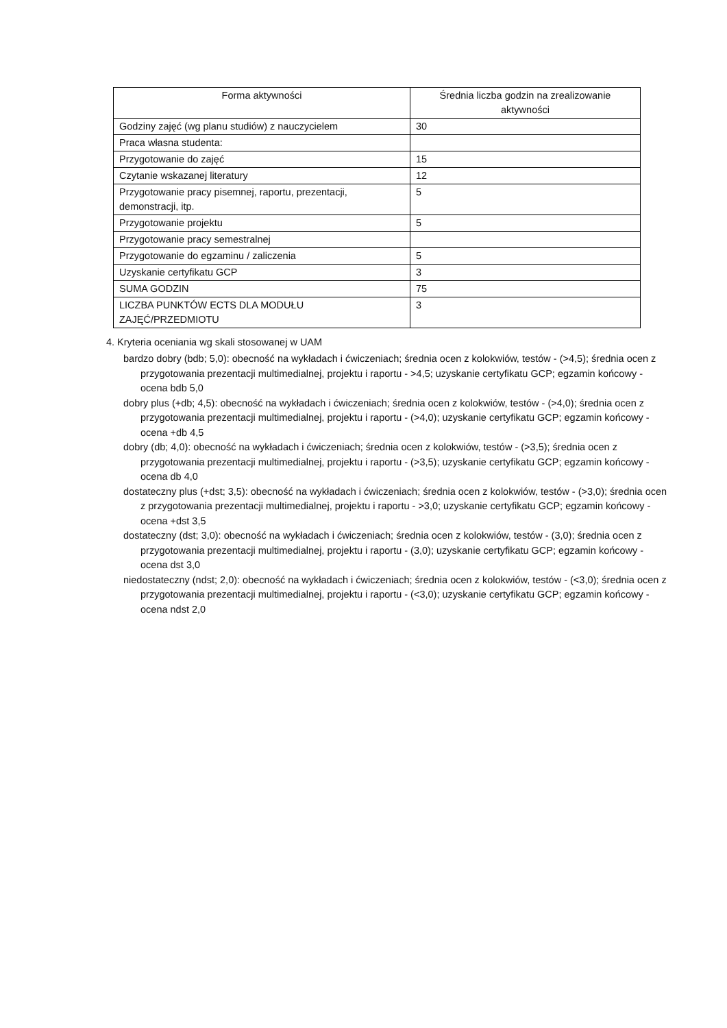| Forma aktywności | Średnia liczba godzin na zrealizowanie aktywności |
| --- | --- |
| Godziny zajęć (wg planu studiów) z nauczycielem | 30 |
| Praca własna studenta: | |
| Przygotowanie do zajęć | 15 |
| Czytanie wskazanej literatury | 12 |
| Przygotowanie pracy pisemnej, raportu, prezentacji, demonstracji, itp. | 5 |
| Przygotowanie projektu | 5 |
| Przygotowanie pracy semestralnej | |
| Przygotowanie do egzaminu / zaliczenia | 5 |
| Uzyskanie certyfikatu GCP | 3 |
| SUMA GODZIN | 75 |
| LICZBA PUNKTÓW ECTS DLA MODUŁU ZAJĘĆ/PRZEDMIOTU | 3 |
4. Kryteria oceniania wg skali stosowanej w UAM
bardzo dobry (bdb; 5,0): obecność na wykładach i ćwiczeniach; średnia ocen z kolokwiów, testów - (>4,5); średnia ocen z przygotowania prezentacji multimedialnej, projektu i raportu - >4,5; uzyskanie certyfikatu GCP; egzamin końcowy - ocena bdb 5,0
dobry plus (+db; 4,5): obecność na wykładach i ćwiczeniach; średnia ocen z kolokwiów, testów - (>4,0); średnia ocen z przygotowania prezentacji multimedialnej, projektu i raportu - (>4,0); uzyskanie certyfikatu GCP; egzamin końcowy - ocena +db 4,5
dobry (db; 4,0): obecność na wykładach i ćwiczeniach; średnia ocen z kolokwiów, testów - (>3,5); średnia ocen z przygotowania prezentacji multimedialnej, projektu i raportu - (>3,5); uzyskanie certyfikatu GCP; egzamin końcowy - ocena db 4,0
dostateczny plus (+dst; 3,5): obecność na wykładach i ćwiczeniach; średnia ocen z kolokwiów, testów - (>3,0); średnia ocen z przygotowania prezentacji multimedialnej, projektu i raportu - >3,0; uzyskanie certyfikatu GCP; egzamin końcowy - ocena +dst 3,5
dostateczny (dst; 3,0): obecność na wykładach i ćwiczeniach; średnia ocen z kolokwiów, testów - (3,0); średnia ocen z przygotowania prezentacji multimedialnej, projektu i raportu - (3,0); uzyskanie certyfikatu GCP; egzamin końcowy - ocena dst 3,0
niedostateczny (ndst; 2,0): obecność na wykładach i ćwiczeniach; średnia ocen z kolokwiów, testów - (<3,0); średnia ocen z przygotowania prezentacji multimedialnej, projektu i raportu - (<3,0); uzyskanie certyfikatu GCP; egzamin końcowy - ocena ndst 2,0